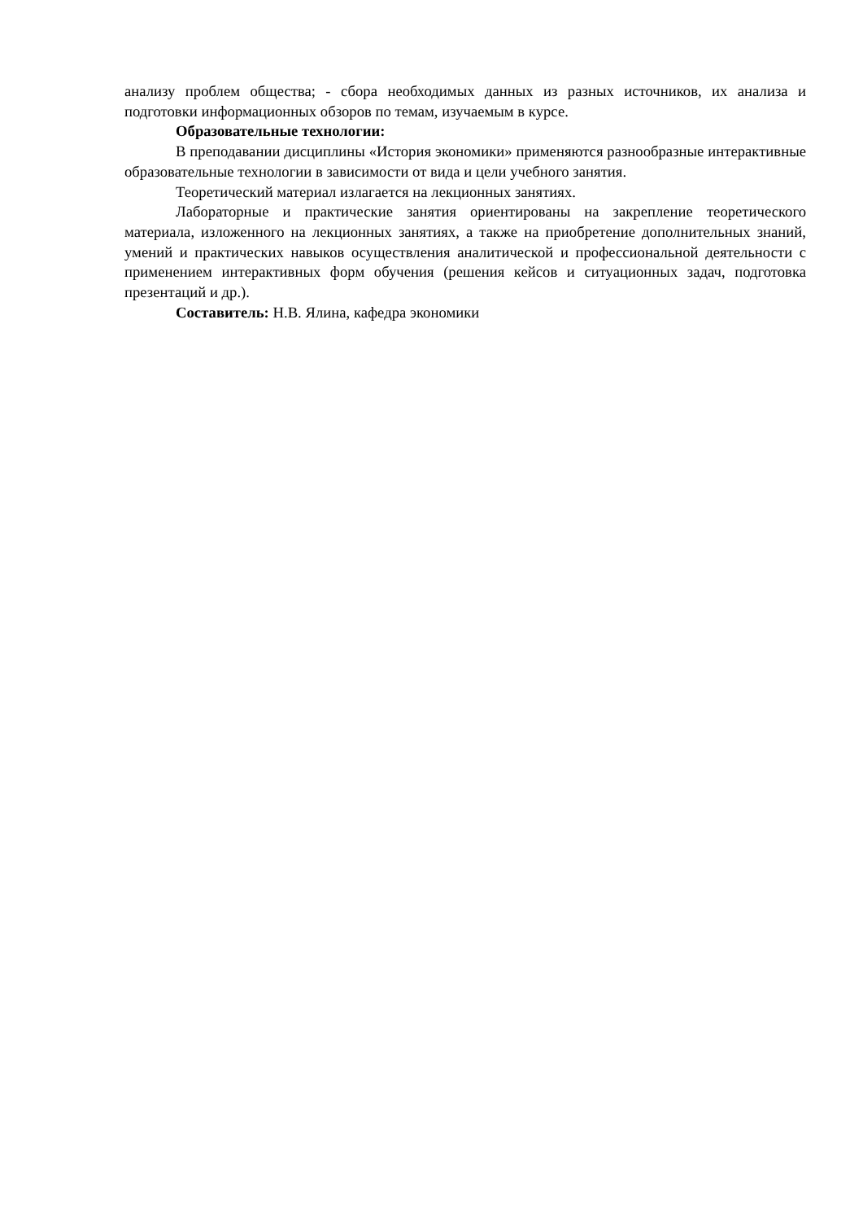анализу проблем общества; - сбора необходимых данных из разных источников, их анализа и подготовки информационных обзоров по темам, изучаемым в курсе.
Образовательные технологии:
В преподавании дисциплины «История экономики» применяются разнообразные интерактивные образовательные технологии в зависимости от вида и цели учебного занятия.
Теоретический материал излагается на лекционных занятиях.
Лабораторные и практические занятия ориентированы на закрепление теоретического материала, изложенного на лекционных занятиях, а также на приобретение дополнительных знаний, умений и практических навыков осуществления аналитической и профессиональной деятельности с применением интерактивных форм обучения (решения кейсов и ситуационных задач, подготовка презентаций и др.).
Составитель: Н.В. Ялина, кафедра экономики